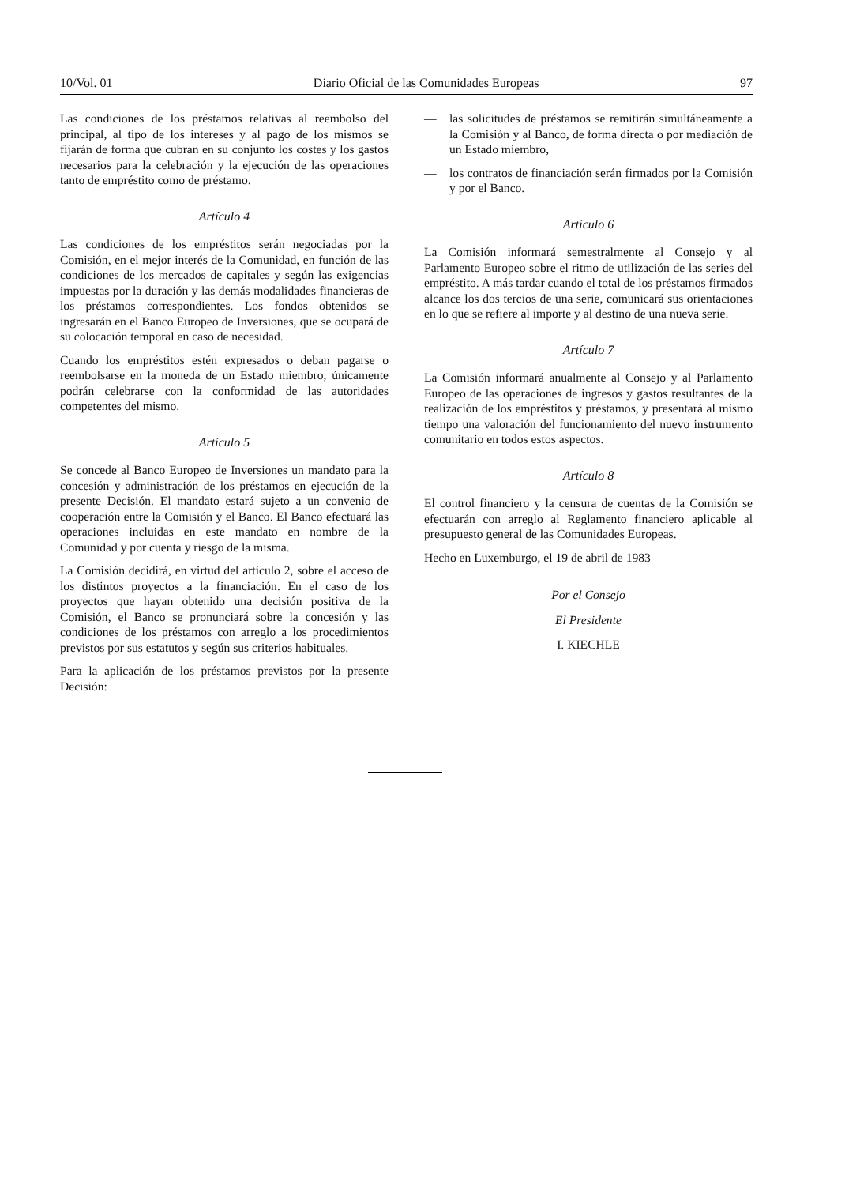10/Vol. 01 Diario Oficial de las Comunidades Europeas 97
Las condiciones de los préstamos relativas al reembolso del principal, al tipo de los intereses y al pago de los mismos se fijarán de forma que cubran en su conjunto los costes y los gastos necesarios para la celebración y la ejecución de las operaciones tanto de empréstito como de préstamo.
Artículo 4
Las condiciones de los empréstitos serán negociadas por la Comisión, en el mejor interés de la Comunidad, en función de las condiciones de los mercados de capitales y según las exigencias impuestas por la duración y las demás modalidades financieras de los préstamos correspondientes. Los fondos obtenidos se ingresarán en el Banco Europeo de Inversiones, que se ocupará de su colocación temporal en caso de necesidad.
Cuando los empréstitos estén expresados o deban pagarse o reembolsarse en la moneda de un Estado miembro, únicamente podrán celebrarse con la conformidad de las autoridades competentes del mismo.
Artículo 5
Se concede al Banco Europeo de Inversiones un mandato para la concesión y administración de los préstamos en ejecución de la presente Decisión. El mandato estará sujeto a un convenio de cooperación entre la Comisión y el Banco. El Banco efectuará las operaciones incluidas en este mandato en nombre de la Comunidad y por cuenta y riesgo de la misma.
La Comisión decidirá, en virtud del artículo 2, sobre el acceso de los distintos proyectos a la financiación. En el caso de los proyectos que hayan obtenido una decisión positiva de la Comisión, el Banco se pronunciará sobre la concesión y las condiciones de los préstamos con arreglo a los procedimientos previstos por sus estatutos y según sus criterios habituales.
Para la aplicación de los préstamos previstos por la presente Decisión:
— las solicitudes de préstamos se remitirán simultáneamente a la Comisión y al Banco, de forma directa o por mediación de un Estado miembro,
— los contratos de financiación serán firmados por la Comisión y por el Banco.
Artículo 6
La Comisión informará semestralmente al Consejo y al Parlamento Europeo sobre el ritmo de utilización de las series del empréstito. A más tardar cuando el total de los préstamos firmados alcance los dos tercios de una serie, comunicará sus orientaciones en lo que se refiere al importe y al destino de una nueva serie.
Artículo 7
La Comisión informará anualmente al Consejo y al Parlamento Europeo de las operaciones de ingresos y gastos resultantes de la realización de los empréstitos y préstamos, y presentará al mismo tiempo una valoración del funcionamiento del nuevo instrumento comunitario en todos estos aspectos.
Artículo 8
El control financiero y la censura de cuentas de la Comisión se efectuarán con arreglo al Reglamento financiero aplicable al presupuesto general de las Comunidades Europeas.
Hecho en Luxemburgo, el 19 de abril de 1983
Por el Consejo
El Presidente
I. KIECHLE